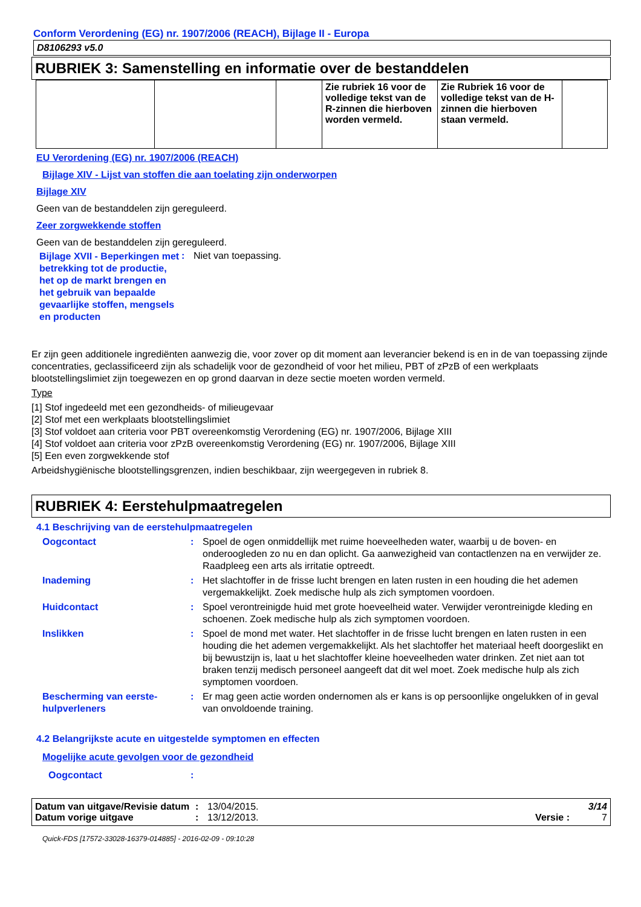Conform Verordening (EG) nr. 1907/2006 (REACH), Bijlage II - Europa
D8106293 v5.0
RUBRIEK 3: Samenstelling en informatie over de bestanddelen
| | | | Zie rubriek 16 voor de volledige tekst van de R-zinnen die hierboven worden vermeld. | Zie Rubriek 16 voor de volledige tekst van de H-zinnen die hierboven staan vermeld. | |
EU Verordening (EG) nr. 1907/2006 (REACH)
Bijlage XIV - Lijst van stoffen die aan toelating zijn onderworpen
Bijlage XIV
Geen van de bestanddelen zijn gereguleerd.
Zeer zorgwekkende stoffen
Geen van de bestanddelen zijn gereguleerd.
Bijlage XVII - Beperkingen met betrekking tot de productie, het op de markt brengen en het gebruik van bepaalde gevaarlijke stoffen, mengsels en producten
: Niet van toepassing.
Er zijn geen additionele ingrediënten aanwezig die, voor zover op dit moment aan leverancier bekend is en in de van toepassing zijnde concentraties, geclassificeerd zijn als schadelijk voor de gezondheid of voor het milieu, PBT of zPzB of een werkplaats blootstellingslimiet zijn toegewezen en op grond daarvan in deze sectie moeten worden vermeld.
Type
[1] Stof ingedeeld met een gezondheids- of milieugevaar
[2] Stof met een werkplaats blootstellingslimiet
[3] Stof voldoet aan criteria voor PBT overeenkomstig Verordening (EG) nr. 1907/2006, Bijlage XIII
[4] Stof voldoet aan criteria voor zPzB overeenkomstig Verordening (EG) nr. 1907/2006, Bijlage XIII
[5] Een even zorgwekkende stof
Arbeidshygiënische blootstellingsgrenzen, indien beschikbaar, zijn weergegeven in rubriek 8.
RUBRIEK 4: Eerstehulpmaatregelen
4.1 Beschrijving van de eerstehulpmaatregelen
Oogcontact : Spoel de ogen onmiddellijk met ruime hoeveelheden water, waarbij u de boven- en onderoogleden zo nu en dan oplicht. Ga aanwezigheid van contactlenzen na en verwijder ze. Raadpleeg een arts als irritatie optreedt.
Inademing : Het slachtoffer in de frisse lucht brengen en laten rusten in een houding die het ademen vergemakkelijkt. Zoek medische hulp als zich symptomen voordoen.
Huidcontact : Spoel verontreinigde huid met grote hoeveelheid water. Verwijder verontreinigde kleding en schoenen. Zoek medische hulp als zich symptomen voordoen.
Inslikken : Spoel de mond met water. Het slachtoffer in de frisse lucht brengen en laten rusten in een houding die het ademen vergemakkelijkt. Als het slachtoffer het materiaal heeft doorgeslikt en bij bewustzijn is, laat u het slachtoffer kleine hoeveelheden water drinken. Zet niet aan tot braken tenzij medisch personeel aangeeft dat dit wel moet. Zoek medische hulp als zich symptomen voordoen.
Bescherming van eerste-hulpverleners
: Er mag geen actie worden ondernomen als er kans is op persoonlijke ongelukken of in geval van onvoldoende training.
4.2 Belangrijkste acute en uitgestelde symptomen en effecten
Mogelijke acute gevolgen voor de gezondheid
Oogcontact :
Datum van uitgave/Revisie datum: 13/04/2015. 3/14
Datum vorige uitgave: 13/12/2013. Versie : 7
Quick-FDS [17572-33028-16379-014885] - 2016-02-09 - 09:10:28